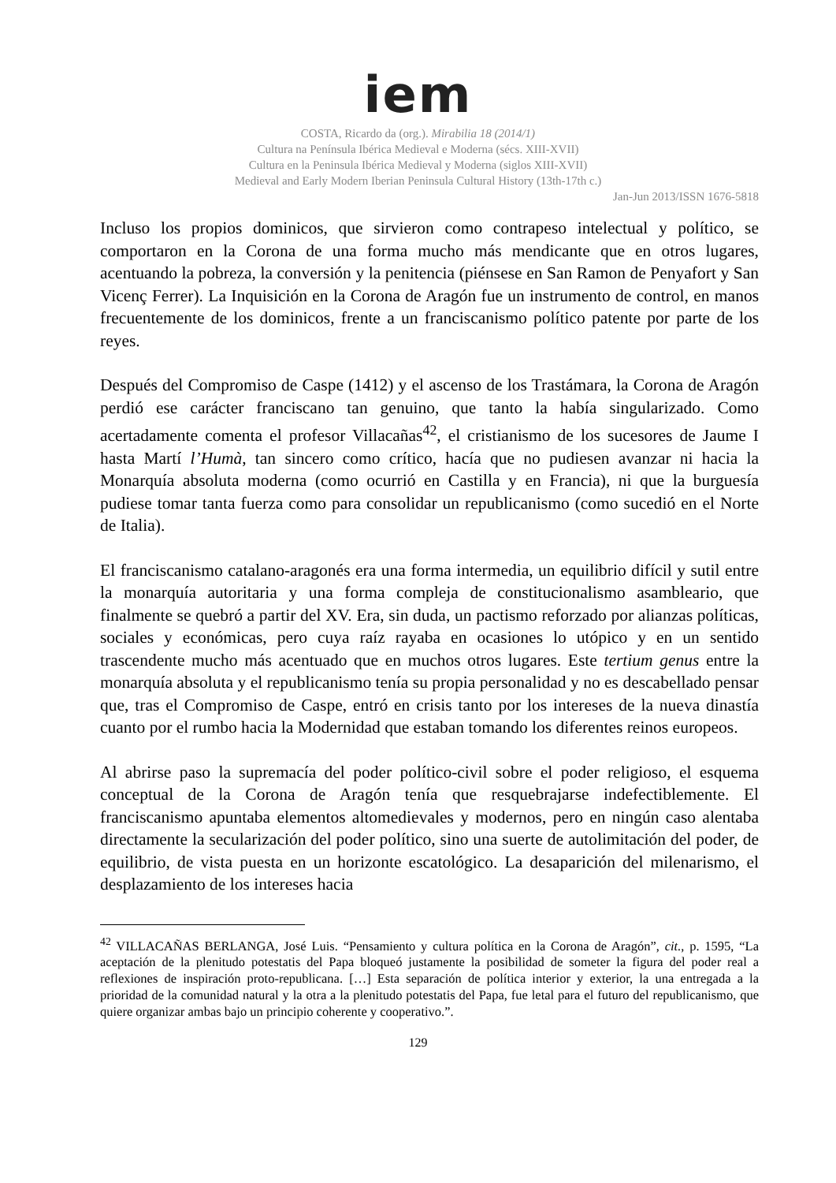iem
COSTA, Ricardo da (org.). Mirabilia 18 (2014/1)
Cultura na Península Ibérica Medieval e Moderna (sécs. XIII-XVII)
Cultura en la Peninsula Ibérica Medieval y Moderna (siglos XIII-XVII)
Medieval and Early Modern Iberian Peninsula Cultural History (13th-17th c.)
Jan-Jun 2013/ISSN 1676-5818
Incluso los propios dominicos, que sirvieron como contrapeso intelectual y político, se comportaron en la Corona de una forma mucho más mendicante que en otros lugares, acentuando la pobreza, la conversión y la penitencia (piénsese en San Ramon de Penyafort y San Vicenç Ferrer). La Inquisición en la Corona de Aragón fue un instrumento de control, en manos frecuentemente de los dominicos, frente a un franciscanismo político patente por parte de los reyes.
Después del Compromiso de Caspe (1412) y el ascenso de los Trastámara, la Corona de Aragón perdió ese carácter franciscano tan genuino, que tanto la había singularizado. Como acertadamente comenta el profesor Villacañas<sup>42</sup>, el cristianismo de los sucesores de Jaume I hasta Martí l’Humà, tan sincero como crítico, hacía que no pudiesen avanzar ni hacia la Monarquía absoluta moderna (como ocurrió en Castilla y en Francia), ni que la burguesía pudiese tomar tanta fuerza como para consolidar un republicanismo (como sucedió en el Norte de Italia).
El franciscanismo catalano-aragonés era una forma intermedia, un equilibrio difícil y sutil entre la monarquía autoritaria y una forma compleja de constitucionalismo asambleario, que finalmente se quebró a partir del XV. Era, sin duda, un pactismo reforzado por alianzas políticas, sociales y económicas, pero cuya raíz rayaba en ocasiones lo utópico y en un sentido trascendente mucho más acentuado que en muchos otros lugares. Este tertium genus entre la monarquía absoluta y el republicanismo tenía su propia personalidad y no es descabellado pensar que, tras el Compromiso de Caspe, entró en crisis tanto por los intereses de la nueva dinastía cuanto por el rumbo hacia la Modernidad que estaban tomando los diferentes reinos europeos.
Al abrirse paso la supremacía del poder político-civil sobre el poder religioso, el esquema conceptual de la Corona de Aragón tenía que resquebrajarse indefectiblemente. El franciscanismo apuntaba elementos altomedievales y modernos, pero en ningún caso alentaba directamente la secularización del poder político, sino una suerte de autolimitación del poder, de equilibrio, de vista puesta en un horizonte escatológico. La desaparición del milenarismo, el desplazamiento de los intereses hacia
<sup>42</sup> VILLACAÑAS BERLANGA, José Luis. “Pensamiento y cultura política en la Corona de Aragón”, cit., p. 1595, “La aceptación de la plenitudo potestatis del Papa bloqueó justamente la posibilidad de someter la figura del poder real a reflexiones de inspiración proto-republicana. […] Esta separación de política interior y exterior, la una entregada a la prioridad de la comunidad natural y la otra a la plenitudo potestatis del Papa, fue letal para el futuro del republicanismo, que quiere organizar ambas bajo un principio coherente y cooperativo.”.
129